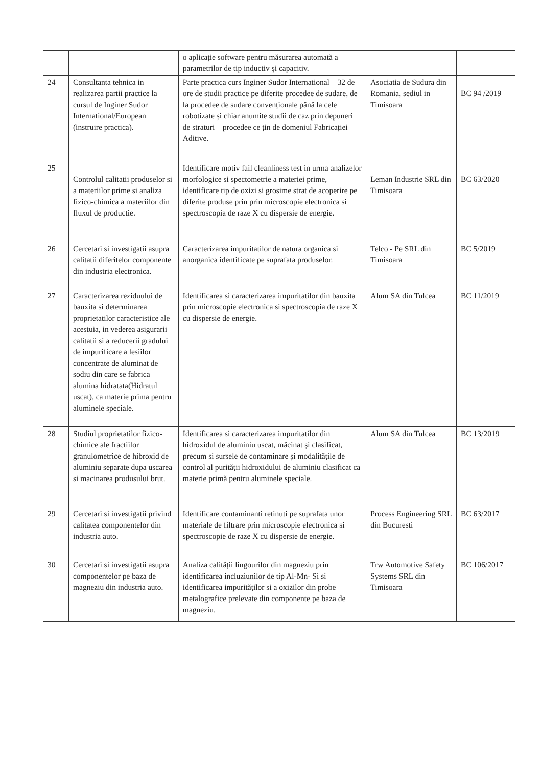| | | o aplicație software pentru măsurarea automată a parametrilor de tip inductiv și capacitiv. | | |
| 24 | Consultanta tehnica in realizarea partii practice la cursul de Inginer Sudor International/European (instruire practica). | Parte practica curs Inginer Sudor International – 32 de ore de studii practice pe diferite procedee de sudare, de la procedee de sudare convenționale până la cele robotizate și chiar anumite studii de caz prin depuneri de straturi – procedee ce țin de domeniul Fabricației Aditive. | Asociatia de Sudura din Romania, sediul in Timisoara | BC 94 /2019 |
| 25 | Controlul calitatii produselor si a materiilor prime si analiza fizico-chimica a materiilor din fluxul de productie. | Identificare motiv fail cleanliness test in urma analizelor morfologice si spectometrie a materiei prime, identificare tip de oxizi si grosime strat de acoperire pe diferite produse prin prin microscopie electronica si spectroscopia de raze X cu dispersie de energie. | Leman Industrie SRL din Timisoara | BC 63/2020 |
| 26 | Cercetari si investigatii asupra calitatii diferitelor componente din industria electronica. | Caracterizarea impuritatilor de natura organica si anorganica identificate pe suprafata produselor. | Telco - Pe SRL din Timisoara | BC 5/2019 |
| 27 | Caracterizarea reziduului de bauxita si determinarea proprietatilor caracteristice ale acestuia, in vederea asigurarii calitatii si a reducerii gradului de impurificare a lesiilor concentrate de aluminat de sodiu din care se fabrica alumina hidratata(Hidratul uscat), ca materie prima pentru aluminele speciale. | Identificarea si caracterizarea impuritatilor din bauxita prin microscopie electronica si spectroscopia de raze X cu dispersie de energie. | Alum SA din Tulcea | BC 11/2019 |
| 28 | Studiul proprietatilor fizico-chimice ale fractiilor granulometrice de hibroxid de aluminiu separate dupa uscarea si macinarea produsului brut. | Identificarea si caracterizarea impuritatilor din hidroxidul de aluminiu uscat, măcinat și clasificat, precum si sursele de contaminare și modalitățile de control al purității hidroxidului de aluminiu clasificat ca materie primă pentru aluminele speciale. | Alum SA din Tulcea | BC 13/2019 |
| 29 | Cercetari si investigatii privind calitatea componentelor din industria auto. | Identificare contaminanti retinuti pe suprafata unor materiale de filtrare prin microscopie electronica si spectroscopie de raze X cu dispersie de energie. | Process Engineering SRL din Bucuresti | BC 63/2017 |
| 30 | Cercetari si investigatii asupra componentelor pe baza de magneziu din industria auto. | Analiza calității lingourilor din magneziu prin identificarea incluziunilor de tip Al-Mn- Si si identificarea impurităților si a oxizilor din probe metalografice prelevate din componente pe baza de magneziu. | Trw Automotive Safety Systems SRL din Timisoara | BC 106/2017 |